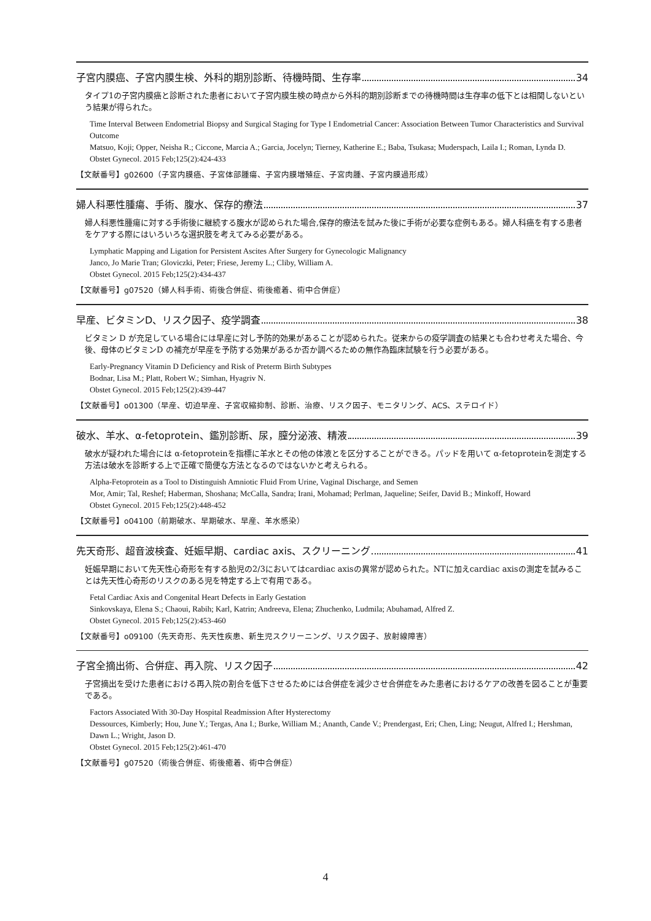子宮内膜癌、子宮内膜生検、外科的期別診断、待機時間、生存率 34
タイプ1の子宮内膜癌と診断された患者において子宮内膜生検の時点から外科的期別診断までの待機時間は生存率の低下とは相関しないという結果が得られた。
Time Interval Between Endometrial Biopsy and Surgical Staging for Type I Endometrial Cancer: Association Between Tumor Characteristics and Survival Outcome
Matsuo, Koji; Opper, Neisha R.; Ciccone, Marcia A.; Garcia, Jocelyn; Tierney, Katherine E.; Baba, Tsukasa; Muderspach, Laila I.; Roman, Lynda D.
Obstet Gynecol. 2015 Feb;125(2):424-433
【文献番号】g02600（子宮内膜癌、子宮体部腫瘍、子宮内膜増殖症、子宮肉腫、子宮内膜過形成）
婦人科悪性腫瘍、手術、腹水、保存的療法 37
婦人科悪性腫瘍に対する手術後に継続する腹水が認められた場合,保存的療法を試みた後に手術が必要な症例もある。婦人科癌を有する患者をケアする際にはいろいろな選択肢を考えてみる必要がある。
Lymphatic Mapping and Ligation for Persistent Ascites After Surgery for Gynecologic Malignancy
Janco, Jo Marie Tran; Gloviczki, Peter; Friese, Jeremy L.; Cliby, William A.
Obstet Gynecol. 2015 Feb;125(2):434-437
【文献番号】g07520（婦人科手術、術後合併症、術後癒着、術中合併症）
早産、ビタミンD、リスク因子、疫学調査 38
ビタミン D が充足している場合には早産に対し予防的効果があることが認められた。従来からの疫学調査の結果とも合わせ考えた場合、今後、母体のビタミンD の補充が早産を予防する効果があるか否か調べるための無作為臨床試験を行う必要がある。
Early-Pregnancy Vitamin D Deficiency and Risk of Preterm Birth Subtypes
Bodnar, Lisa M.; Platt, Robert W.; Simhan, Hyagriv N.
Obstet Gynecol. 2015 Feb;125(2):439-447
【文献番号】o01300（早産、切迫早産、子宮収縮抑制、診断、治療、リスク因子、モニタリング、ACS、ステロイド）
破水、羊水、α-fetoprotein、鑑別診断、尿，膣分泌液、精液 39
破水が疑われた場合には α-fetoproteinを指標に羊水とその他の体液とを区分することができる。パッドを用いて α-fetoproteinを測定する方法は破水を診断する上で正確で簡便な方法となるのではないかと考えられる。
Alpha-Fetoprotein as a Tool to Distinguish Amniotic Fluid From Urine, Vaginal Discharge, and Semen
Mor, Amir; Tal, Reshef; Haberman, Shoshana; McCalla, Sandra; Irani, Mohamad; Perlman, Jaqueline; Seifer, David B.; Minkoff, Howard
Obstet Gynecol. 2015 Feb;125(2):448-452
【文献番号】o04100（前期破水、早期破水、早産、羊水感染）
先天奇形、超音波検査、妊娠早期、cardiac axis、スクリーニング 41
妊娠早期において先天性心奇形を有する胎児の2/3においてはcardiac axisの異常が認められた。NTに加えcardiac axisの測定を試みることは先天性心奇形のリスクのある児を特定する上で有用である。
Fetal Cardiac Axis and Congenital Heart Defects in Early Gestation
Sinkovskaya, Elena S.; Chaoui, Rabih; Karl, Katrin; Andreeva, Elena; Zhuchenko, Ludmila; Abuhamad, Alfred Z.
Obstet Gynecol. 2015 Feb;125(2):453-460
【文献番号】o09100（先天奇形、先天性疾患、新生児スクリーニング、リスク因子、放射線障害）
子宮全摘出術、合併症、再入院、リスク因子 42
子宮摘出を受けた患者における再入院の割合を低下させるためには合併症を減少させ合併症をみた患者におけるケアの改善を図ることが重要である。
Factors Associated With 30-Day Hospital Readmission After Hysterectomy
Dessources, Kimberly; Hou, June Y.; Tergas, Ana I.; Burke, William M.; Ananth, Cande V.; Prendergast, Eri; Chen, Ling; Neugut, Alfred I.; Hershman, Dawn L.; Wright, Jason D.
Obstet Gynecol. 2015 Feb;125(2):461-470
【文献番号】g07520（術後合併症、術後癒着、術中合併症）
4